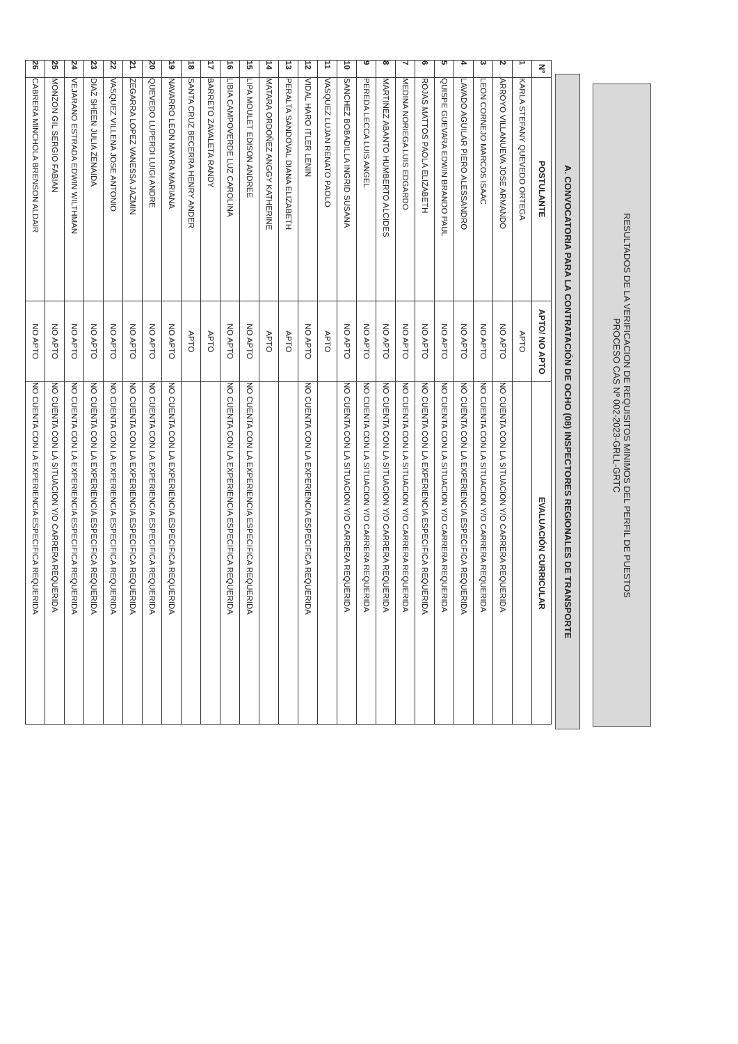RESULTADOS DE LA VERIFICACION DE REQUISITOS MINIMOS DEL PERFIL DE PUESTOS
PROCESO CAS Nº 002-2023-GRLL-GRTC
A. CONVOCATORIA PARA LA CONTRATACIÓN DE OCHO (08) INSPECTORES REGIONALES DE TRANSPORTE
| N° | POSTULANTE | APTO/ NO APTO | EVALUACIÓN CURRICULAR |
| --- | --- | --- | --- |
| 1 | KARLA STEFANY QUEVEDO ORTEGA | APTO | |
| 2 | ARROYO VILLANUEVA JOSE ARMANDO | NO APTO | NO CUENTA CON LA SITUACION Y/O CARRERA REQUERIDA |
| 3 | LEON CORNEJO MARCOS ISAAC | NO APTO | NO CUENTA CON LA SITUACION Y/O CARRERA REQUERIDA |
| 4 | LAVADO AGUILAR PIERO ALESSANDRO | NO APTO | NO CUENTA CON LA EXPERIENCIA ESPECIFICA REQUERIDA |
| 5 | QUISPE GUEVARA EDWIN BRANDO PAUL | NO APTO | NO CUENTA CON LA SITUACION Y/O CARRERA REQUERIDA |
| 6 | ROJAS MATTOS PAOLA ELIZABETH | NO APTO | NO CUENTA CON LA EXPERIENCIA ESPECIFICA REQUERIDA |
| 7 | MEDINA NORIEGA LUIS EDGARDO | NO APTO | NO CUENTA CON LA SITUACION Y/O CARRERA REQUERIDA |
| 8 | MARTINEZ ABANTO HUMBERTO ALCIDES | NO APTO | NO CUENTA CON LA SITUACION Y/O CARRERA REQUERIDA |
| 9 | PEREDA LECCA LUIS ANGEL | NO APTO | NO CUENTA CON LA SITUACION Y/O CARRERA REQUERIDA |
| 10 | SANCHEZ BOBADILLA INGRID SUSANA | NO APTO | NO CUENTA CON LA SITUACION Y/O CARRERA REQUERIDA |
| 11 | VASQUEZ LUJAN RENATO PAOLO | APTO | |
| 12 | VIDAL HARO ITLER LENIN | NO APTO | NO CUENTA CON LA EXPERIENCIA ESPECIFICA REQUERIDA |
| 13 | PERALTA SANDOVAL DIANA ELIZABETH | APTO | |
| 14 | MATARA ORDOÑEZ ANGGY KATHERINE | APTO | |
| 15 | LIPA MOULET EDISON ANDREE | NO APTO | NO CUENTA CON LA EXPERIENCIA ESPECIFICA REQUERIDA |
| 16 | LIBIA CAMPOVERDE LUZ CAROLINA | NO APTO | NO CUENTA CON LA EXPERIENCIA ESPECIFICA REQUERIDA |
| 17 | BARRETO ZAVALETA RANDY | APTO | |
| 18 | SANTA CRUZ BECERRA HENRY ANDER | APTO | |
| 19 | NAVARRO LEON MAYRA MARIANA | NO APTO | NO CUENTA CON LA EXPERIENCIA ESPECIFICA REQUERIDA |
| 20 | QUEVEDO LUPERDI LUIGI ANDRE | NO APTO | NO CUENTA CON LA EXPERIENCIA ESPECIFICA REQUERIDA |
| 21 | ZEGARRA LOPEZ VANESSA JAZMIN | NO APTO | NO CUENTA CON LA EXPERIENCIA ESPECIFICA REQUERIDA |
| 22 | VASQUEZ VILLENA JOSE ANTONIO | NO APTO | NO CUENTA CON LA EXPERIENCIA ESPECIFICA REQUERIDA |
| 23 | DIAZ SHEEN JULIA ZENAIDA | NO APTO | NO CUENTA CON LA EXPERIENCIA ESPECIFICA REQUERIDA |
| 24 | VEJARANO ESTRADA EDWIN WILTHMAN | NO APTO | NO CUENTA CON LA EXPERIENCIA ESPECIFICA REQUERIDA |
| 25 | MONZON GIL SERGIO FABIAN | NO APTO | NO CUENTA CON LA SITUACION Y/O CARRERA REQUERIDA |
| 26 | CABRERA MINCHOLA BRENSON ALDAIR | NO APTO | NO CUENTA CON LA EXPERIENCIA ESPECIFICA REQUERIDA |